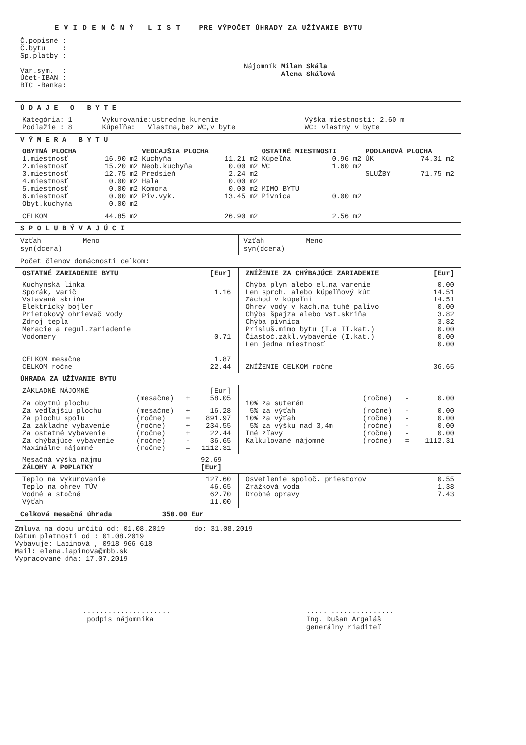E V I D E N Č N Ý L I S T PRE VÝPOČET ÚHRADY ZA UŽÍVANIE BYTU
Č.popisné :
Č.bytu :
Sp.platby :
Var.sym. :
Účet-IBAN :
BIC -Banka:
Nájomník Milan Skála
Alena Skálová
Ú D A J E O B Y T E
| Kategória: 1 | Vykurovanie:ustredne kurenie | Výška miestností: 2.60 m |
| Podlažie : 8 | Kúpeľňa: Vlastna,bez WC,v byte | WC: vlastny v byte |
V Ý M E R A B Y T U
| OBYTNÁ PLOCHA | | VEDĽAJŠIA PLOCHA | | OSTATNÉ MIESTNOSTI | | PODLAHOVÁ PLOCHA | |
| --- | --- | --- | --- | --- | --- | --- | --- |
| 1.miestnosť | 16.90 m2 | Kuchyňa | 11.21 m2 | Kúpeľňa | 0.96 m2 | ÚK | 74.31 m2 |
| 2.miestnosť | 15.20 m2 | Neob.kuchyňa | 0.00 m2 | WC | 1.60 m2 | | |
| 3.miestnosť | 12.75 m2 | Predsieň | 2.24 m2 | | | SLUŽBY | 71.75 m2 |
| 4.miestnosť | 0.00 m2 | Hala | 0.00 m2 | | | | |
| 5.miestnosť | 0.00 m2 | Komora | 0.00 m2 | MIMO BYTU | | | |
| 6.miestnosť | 0.00 m2 | Piv.vyk. | 13.45 m2 | Pivnica | 0.00 m2 | | |
| Obyt.kuchyňa | 0.00 m2 | | | | | | |
| CELKOM | 44.85 m2 | | 26.90 m2 | | 2.56 m2 | | |
S P O L U B Ý V A J Ú C I
Vzťah Meno
syn(dcera)
Vzťah Meno
syn(dcera)
Počet členov domácnosti celkom:
| OSTATNÉ ZARIADENIE BYTU | [Eur] |
| --- | --- |
| Kuchynská linka | |
| Sporák, varič | 1.16 |
| Vstavaná skriňa | |
| Elektrický bojler | |
| Prietokový ohrievač vody | |
| Zdroj tepla | |
| Meracie a regul.zariadenie | |
| Vodomery | 0.71 |
| CELKOM mesačne | 1.87 |
| CELKOM ročne | 22.44 |
| ZNÍŽENIE ZA CHÝBAJÚCE ZARIADENIE | [Eur] |
| --- | --- |
| Chýba plyn alebo el.na varenie | 0.00 |
| Len sprch. alebo kúpeľňový kút | 14.51 |
| Záchod v kúpeľni | 14.51 |
| Ohrev vody v kach.na tuhé palivo | 0.00 |
| Chýba špajza alebo vst.skriňa | 3.82 |
| Chýba pivnica | 3.82 |
| Prísluš.mimo bytu (I.a II.kat.) | 0.00 |
| Čiastoč.zákl.vybavenie (I.kat.) | 0.00 |
| Len jedna miestnosť | 0.00 |
| ZNÍŽENIE CELKOM ročne | 36.65 |
ÚHRADA ZA UŽÍVANIE BYTU
| ZÁKLADNÉ NÁJOMNÉ | | | [Eur] |
| Za obytnú plochu | (mesačne) | + | 58.05 |
| Za vedľajšiu plochu | (mesačne) | + | 16.28 |
| Za plochu spolu | (ročne) | = | 891.97 |
| Za základné vybavenie | (ročne) | + | 234.55 |
| Za ostatné vybavenie | (ročne) | + | 22.44 |
| Za chýbajúce vybavenie | (ročne) | - | 36.65 |
| Maximálne nájomné | (ročne) | = | 1112.31 |
| 10% za suterén | (ročne) | - | 0.00 |
| 5% za výťah | (ročne) | - | 0.00 |
| 10% za výťah | (ročne) | - | 0.00 |
| 5% za výšku nad 3,4m | (ročne) | - | 0.00 |
| Iné zľavy | (ročne) | - | 0.00 |
| Kalkulované nájomné | (ročne) | = | 1112.31 |
| Mesačná výška nájmu | 92.69 |
| ZÁLOHY A POPLATKY | [Eur] |
| Teplo na vykurovanie | 127.60 |
| Teplo na ohrev TÚV | 46.65 |
| Vodné a stočné | 62.70 |
| Výťah | 11.00 |
| Osvetlenie spoloč. priestorov | 0.55 |
| Zrážková voda | 1.38 |
| Drobné opravy | 7.43 |
Celková mesačná úhrada 350.00 Eur
Zmluva na dobu určitú od: 01.08.2019 do: 31.08.2019
Dátum platnosti od : 01.08.2019
Vybavuje: Lapinová , 0918 966 618
Mail: elena.lapinova@mbb.sk
Vypracované dňa: 17.07.2019
.....................
podpis nájomníka
.....................
Ing. Dušan Argaláš
generálny riaditeľ